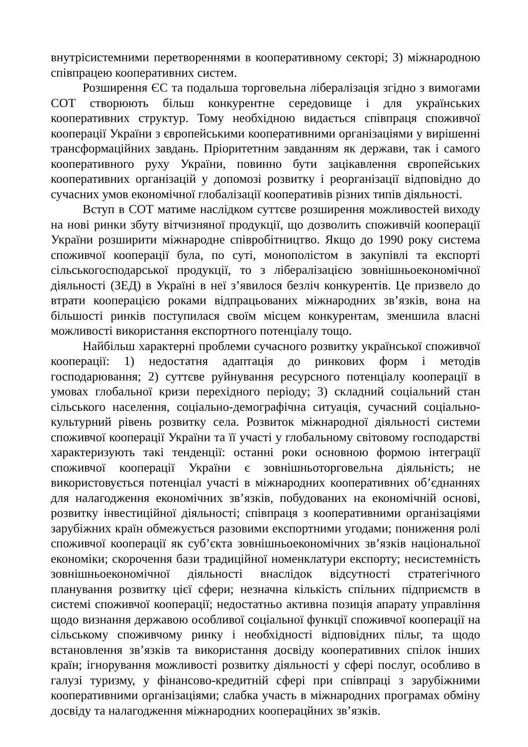внутрісистемними перетвореннями в кооперативному секторі; 3) міжнародною співпрацею кооперативних систем.
Розширення ЄС та подальша торговельна лібералізація згідно з вимогами СОТ створюють більш конкурентне середовище і для українських кооперативних структур. Тому необхідною видається співпраця споживчої кооперації України з європейськими кооперативними організаціями у вирішенні трансформаційних завдань. Пріоритетним завданням як держави, так і самого кооперативного руху України, повинно бути зацікавлення європейських кооперативних організацій у допомозі розвитку і реорганізації відповідно до сучасних умов економічної глобалізації кооперативів різних типів діяльності.
Вступ в СОТ матиме наслідком суттєве розширення можливостей виходу на нові ринки збуту вітчизняної продукції, що дозволить споживчій кооперації України розширити міжнародне співробітництво. Якщо до 1990 року система споживчої кооперації була, по суті, монополістом в закупівлі та експорті сільськогосподарської продукції, то з лібералізацією зовнішньоекономічної діяльності (ЗЕД) в Україні в неї з’явилося безліч конкурентів. Це призвело до втрати кооперацією роками відпрацьованих міжнародних зв’язків, вона на більшості ринків поступилася своїм місцем конкурентам, зменшила власні можливості використання експортного потенціалу тощо.
Найбільш характерні проблеми сучасного розвитку української споживчої кооперації: 1) недостатня адаптація до ринкових форм і методів господарювання; 2) суттєве руйнування ресурсного потенціалу кооперації в умовах глобальної кризи перехідного періоду; 3) складний соціальний стан сільського населення, соціально-демографічна ситуація, сучасний соціально-культурний рівень розвитку села. Розвиток міжнародної діяльності системи споживчої кооперації України та її участі у глобальному світовому господарстві характеризують такі тенденції: останні роки основною формою інтеграції споживчої кооперації України є зовнішньоторговельна діяльність; не використовується потенціал участі в міжнародних кооперативних об’єднаннях для налагодження економічних зв’язків, побудованих на економічній основі, розвитку інвестиційної діяльності; співпраця з кооперативними організаціями зарубіжних країн обмежується разовими експортними угодами; пониження ролі споживчої кооперації як суб’єкта зовнішньоекономічних зв’язків національної економіки; скорочення бази традиційної номенклатури експорту; несистемність зовнішньоекономічної діяльності внаслідок відсутності стратегічного планування розвитку цієї сфери; незначна кількість спільних підприємств в системі споживчої кооперації; недостатньо активна позиція апарату управління щодо визнання державою особливої соціальної функції споживчої кооперації на сільському споживчому ринку і необхідності відповідних пільг, та щодо встановлення зв’язків та використання досвіду кооперативних спілок інших країн; ігнорування можливості розвитку діяльності у сфері послуг, особливо в галузі туризму, у фінансово-кредитній сфері при співпраці з зарубіжними кооперативними організаціями; слабка участь в міжнародних програмах обміну досвіду та налагодження міжнародних кооперацйних зв’язків.